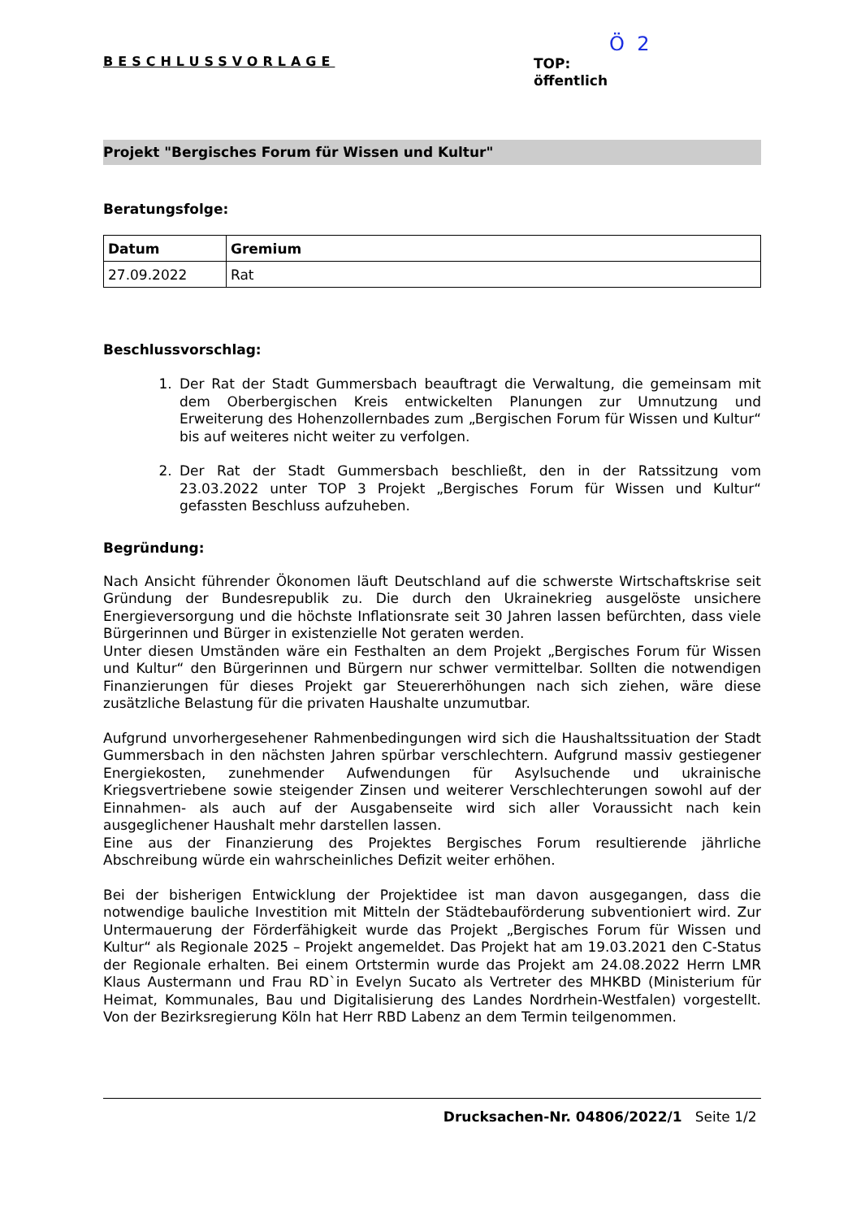BESCHLUSSVORLAGE
Ö 2
TOP:
öffentlich
Projekt "Bergisches Forum für Wissen und Kultur"
Beratungsfolge:
| Datum | Gremium |
| --- | --- |
| 27.09.2022 | Rat |
Beschlussvorschlag:
1. Der Rat der Stadt Gummersbach beauftragt die Verwaltung, die gemeinsam mit dem Oberbergischen Kreis entwickelten Planungen zur Umnutzung und Erweiterung des Hohenzollernbades zum „Bergischen Forum für Wissen und Kultur“ bis auf weiteres nicht weiter zu verfolgen.
2. Der Rat der Stadt Gummersbach beschließt, den in der Ratssitzung vom 23.03.2022 unter TOP 3 Projekt „Bergisches Forum für Wissen und Kultur“ gefassten Beschluss aufzuheben.
Begründung:
Nach Ansicht führender Ökonomen läuft Deutschland auf die schwerste Wirtschaftskrise seit Gründung der Bundesrepublik zu. Die durch den Ukrainekrieg ausgelöste unsichere Energieversorgung und die höchste Inflationsrate seit 30 Jahren lassen befürchten, dass viele Bürgerinnen und Bürger in existenzielle Not geraten werden.
Unter diesen Umständen wäre ein Festhalten an dem Projekt „Bergisches Forum für Wissen und Kultur“ den Bürgerinnen und Bürgern nur schwer vermittelbar. Sollten die notwendigen Finanzierungen für dieses Projekt gar Steuererhöhungen nach sich ziehen, wäre diese zusätzliche Belastung für die privaten Haushalte unzumutbar.
Aufgrund unvorhergesehener Rahmenbedingungen wird sich die Haushaltssituation der Stadt Gummersbach in den nächsten Jahren spürbar verschlechtern. Aufgrund massiv gestiegener Energiekosten, zunehmender Aufwendungen für Asylsuchende und ukrainische Kriegsvertriebene sowie steigender Zinsen und weiterer Verschlechterungen sowohl auf der Einnahmen- als auch auf der Ausgabenseite wird sich aller Voraussicht nach kein ausgeglichener Haushalt mehr darstellen lassen.
Eine aus der Finanzierung des Projektes Bergisches Forum resultierende jährliche Abschreibung würde ein wahrscheinliches Defizit weiter erhöhen.
Bei der bisherigen Entwicklung der Projektidee ist man davon ausgegangen, dass die notwendige bauliche Investition mit Mitteln der Städtebauförderung subventioniert wird. Zur Untermauerung der Förderfähigkeit wurde das Projekt „Bergisches Forum für Wissen und Kultur“ als Regionale 2025 – Projekt angemeldet. Das Projekt hat am 19.03.2021 den C-Status der Regionale erhalten. Bei einem Ortstermin wurde das Projekt am 24.08.2022 Herrn LMR Klaus Austermann und Frau RD`in Evelyn Sucato als Vertreter des MHKBD (Ministerium für Heimat, Kommunales, Bau und Digitalisierung des Landes Nordrhein-Westfalen) vorgestellt. Von der Bezirksregierung Köln hat Herr RBD Labenz an dem Termin teilgenommen.
Drucksachen-Nr. 04806/2022/1 Seite 1/2